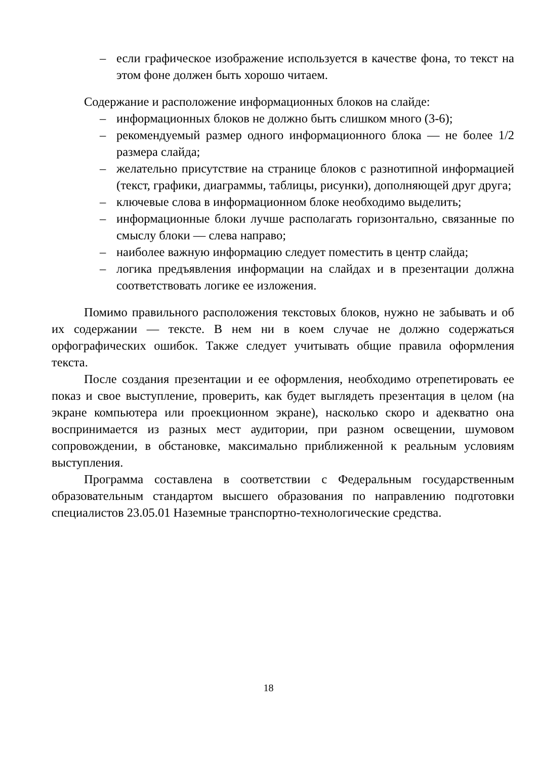– если графическое изображение используется в качестве фона, то текст на этом фоне должен быть хорошо читаем.
Содержание и расположение информационных блоков на слайде:
– информационных блоков не должно быть слишком много (3-6);
– рекомендуемый размер одного информационного блока — не более 1/2 размера слайда;
– желательно присутствие на странице блоков с разнотипной информацией (текст, графики, диаграммы, таблицы, рисунки), дополняющей друг друга;
– ключевые слова в информационном блоке необходимо выделить;
– информационные блоки лучше располагать горизонтально, связанные по смыслу блоки — слева направо;
– наиболее важную информацию следует поместить в центр слайда;
– логика предъявления информации на слайдах и в презентации должна соответствовать логике ее изложения.
Помимо правильного расположения текстовых блоков, нужно не забывать и об их содержании — тексте. В нем ни в коем случае не должно содержаться орфографических ошибок. Также следует учитывать общие правила оформления текста.
После создания презентации и ее оформления, необходимо отрепетировать ее показ и свое выступление, проверить, как будет выглядеть презентация в целом (на экране компьютера или проекционном экране), насколько скоро и адекватно она воспринимается из разных мест аудитории, при разном освещении, шумовом сопровождении, в обстановке, максимально приближенной к реальным условиям выступления.
Программа составлена в соответствии с Федеральным государственным образовательным стандартом высшего образования по направлению подготовки специалистов 23.05.01 Наземные транспортно-технологические средства.
18